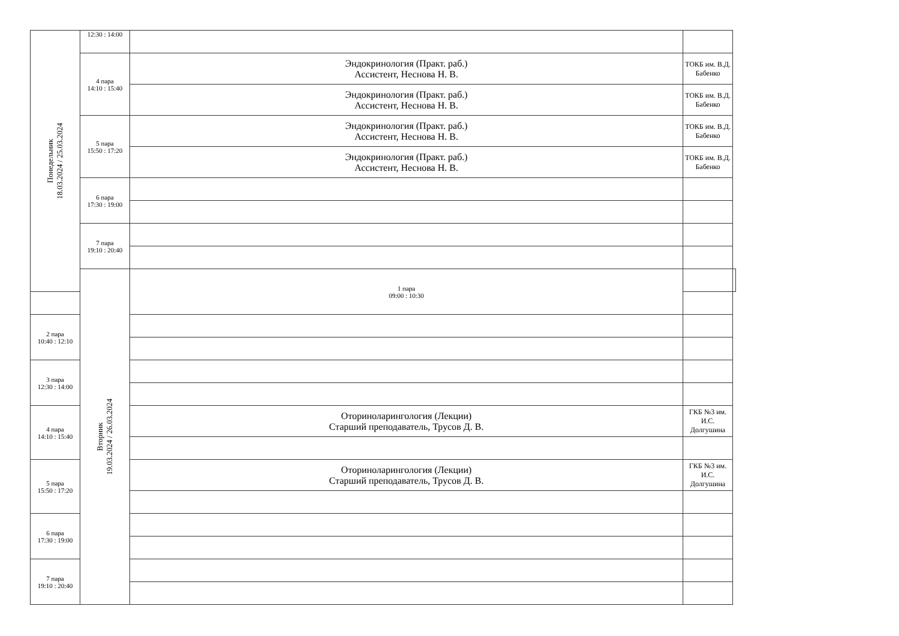| Понедельник 18.03.2024 / 25.03.2024 | 12:30 : 14:00 | | | |
| | 4 пара 14:10 : 15:40 | Эндокринология (Практ. раб.) Ассистент, Неснова Н. В. | ТОКБ им. В.Д. Бабенко | |
| | | Эндокринология (Практ. раб.) Ассистент, Неснова Н. В. | ТОКБ им. В.Д. Бабенко | |
| | 5 пара 15:50 : 17:20 | Эндокринология (Практ. раб.) Ассистент, Неснова Н. В. | ТОКБ им. В.Д. Бабенко | |
| | | Эндокринология (Практ. раб.) Ассистент, Неснова Н. В. | ТОКБ им. В.Д. Бабенко | |
| | 6 пара 17:30 : 19:00 | | | |
| | 7 пара 19:10 : 20:40 | | | |
| | Вторник 19.03.2024 / 26.03.2024 | 1 пара 09:00 : 10:30 | | |
| 2 пара 10:40 : 12:10 | | | | |
| 3 пара 12:30 : 14:00 | | | | |
| 4 пара 14:10 : 15:40 | | Оториноларингология (Лекции) Старший преподаватель, Трусов Д. В. | ГКБ №3 им. И.С. Долгушина | |
| 5 пара 15:50 : 17:20 | | Оториноларингология (Лекции) Старший преподаватель, Трусов Д. В. | ГКБ №3 им. И.С. Долгушина | |
| 6 пара 17:30 : 19:00 | | | | |
| 7 пара 19:10 : 20:40 | | | | |